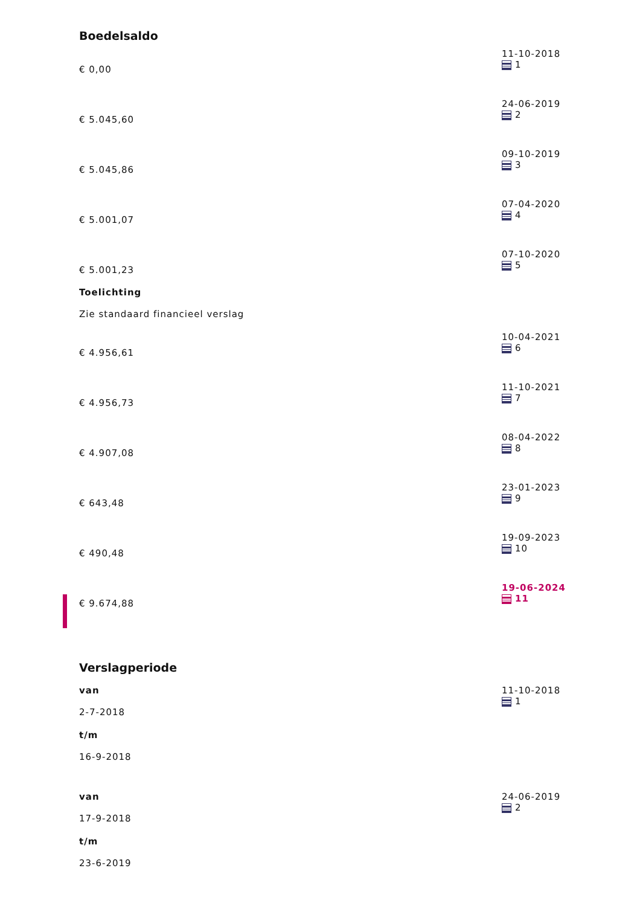Boedelsaldo
€ 0,00
11-10-2018
1
€ 5.045,60
24-06-2019
2
€ 5.045,86
09-10-2019
3
€ 5.001,07
07-04-2020
4
€ 5.001,23
07-10-2020
5
Toelichting
Zie standaard financieel verslag
€ 4.956,61
10-04-2021
6
€ 4.956,73
11-10-2021
7
€ 4.907,08
08-04-2022
8
€ 643,48
23-01-2023
9
€ 490,48
19-09-2023
10
€ 9.674,88
19-06-2024
11
Verslagperiode
van
2-7-2018
t/m
16-9-2018
11-10-2018
1
van
17-9-2018
t/m
23-6-2019
24-06-2019
2